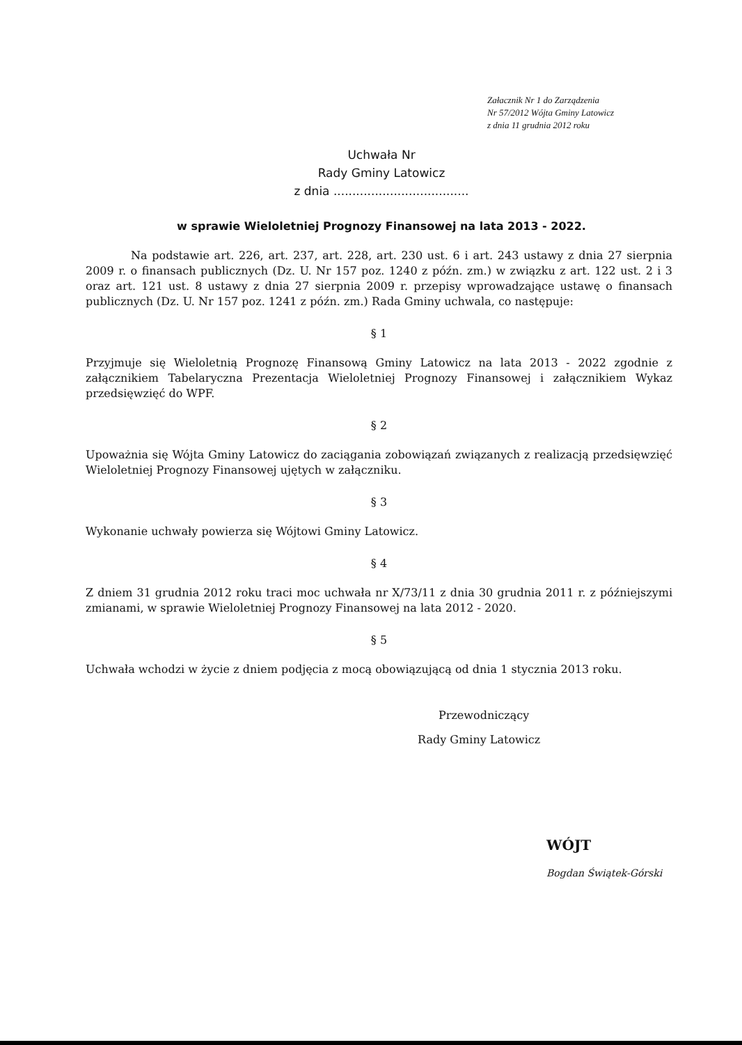Załacznik Nr 1 do Zarządzenia
Nr 57/2012 Wójta Gminy Latowicz
z dnia 11 grudnia 2012 roku
Uchwała Nr
Rady Gminy Latowicz
z dnia ....................................
w sprawie Wieloletniej Prognozy Finansowej na lata 2013 - 2022.
Na podstawie art. 226, art. 237, art. 228, art. 230 ust. 6 i art. 243 ustawy z dnia 27 sierpnia 2009 r. o finansach publicznych (Dz. U. Nr 157 poz. 1240 z późn. zm.) w związku z art. 122 ust. 2 i 3 oraz art. 121 ust. 8 ustawy z dnia 27 sierpnia 2009 r. przepisy wprowadzające ustawę o finansach publicznych (Dz. U. Nr 157 poz. 1241 z późn. zm.) Rada Gminy uchwala, co następuje:
§ 1
Przyjmuje się Wieloletnią Prognozę Finansową Gminy Latowicz na lata 2013 - 2022 zgodnie z załącznikiem Tabelaryczna Prezentacja Wieloletniej Prognozy Finansowej i załącznikiem Wykaz przedsięwzięć do WPF.
§ 2
Upoważnia się Wójta Gminy Latowicz do zaciągania zobowiązań związanych z realizacją przedsięwzięć Wieloletniej Prognozy Finansowej ujętych w załączniku.
§ 3
Wykonanie uchwały powierza się Wójtowi Gminy Latowicz.
§ 4
Z dniem 31 grudnia 2012 roku traci moc uchwała nr X/73/11 z dnia 30 grudnia 2011 r. z późniejszymi zmianami, w sprawie Wieloletniej Prognozy Finansowej na lata 2012 - 2020.
§ 5
Uchwała wchodzi w życie z dniem podjęcia z mocą obowiązującą od dnia 1 stycznia 2013 roku.
Przewodniczący
Rady Gminy Latowicz
WÓJT
Bogdan Świątek-Górski